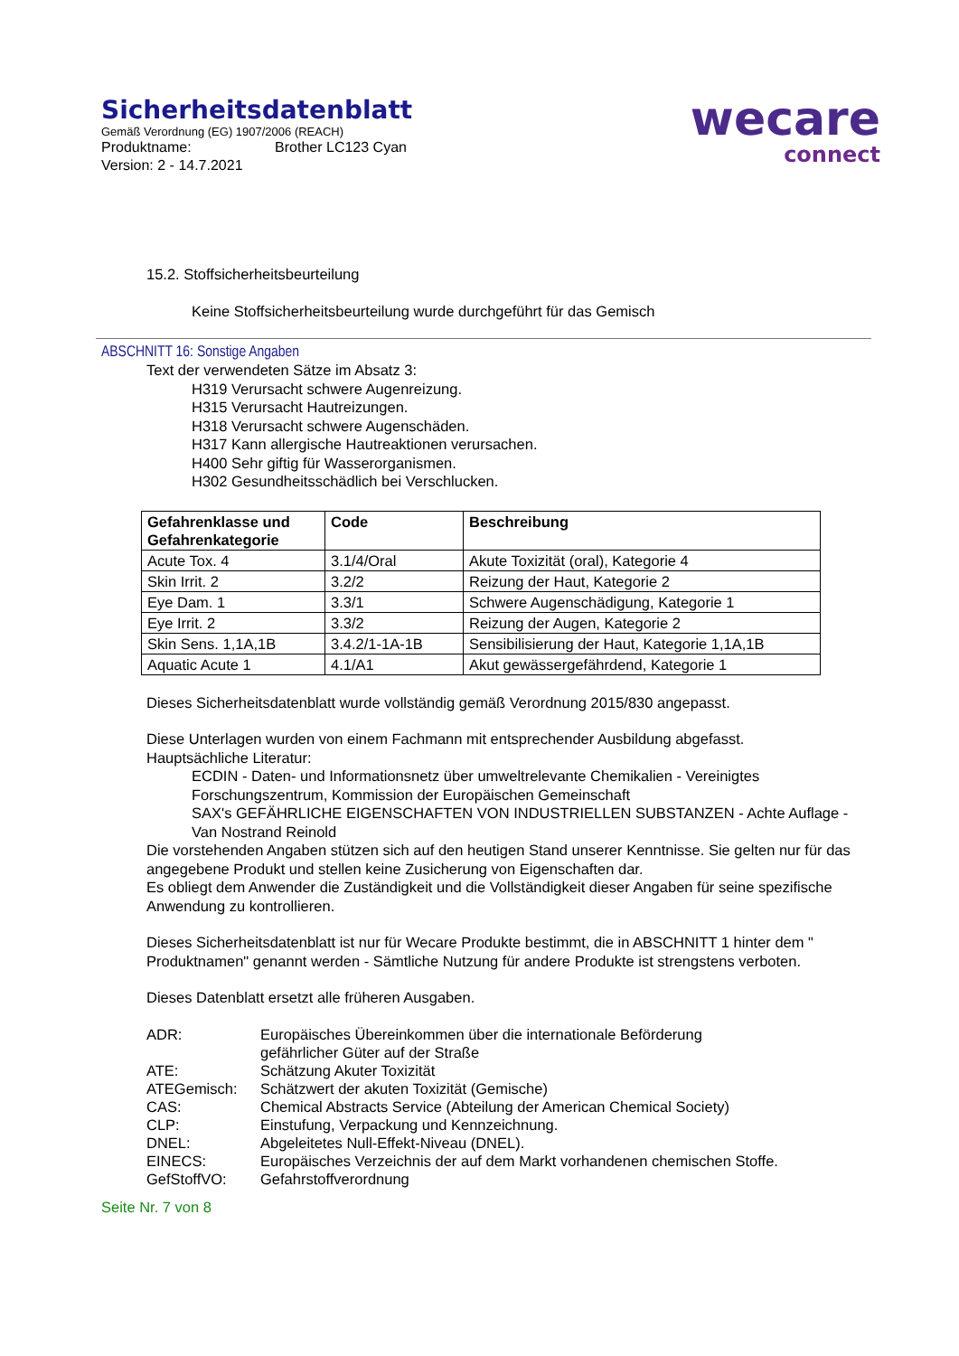wecare
connect
Sicherheitsdatenblatt
Gemäß Verordnung (EG) 1907/2006 (REACH)
Produktname: Brother LC123 Cyan
Version: 2 - 14.7.2021
15.2. Stoffsicherheitsbeurteilung
Keine Stoffsicherheitsbeurteilung wurde durchgeführt für das Gemisch
ABSCHNITT 16: Sonstige Angaben
Text der verwendeten Sätze im Absatz 3:
H319 Verursacht schwere Augenreizung.
H315 Verursacht Hautreizungen.
H318 Verursacht schwere Augenschäden.
H317 Kann allergische Hautreaktionen verursachen.
H400 Sehr giftig für Wasserorganismen.
H302 Gesundheitsschädlich bei Verschlucken.
| Gefahrenklasse und Gefahrenkategorie | Code | Beschreibung |
| --- | --- | --- |
| Acute Tox. 4 | 3.1/4/Oral | Akute Toxizität (oral), Kategorie 4 |
| Skin Irrit. 2 | 3.2/2 | Reizung der Haut, Kategorie 2 |
| Eye Dam. 1 | 3.3/1 | Schwere Augenschädigung, Kategorie 1 |
| Eye Irrit. 2 | 3.3/2 | Reizung der Augen, Kategorie 2 |
| Skin Sens. 1,1A,1B | 3.4.2/1-1A-1B | Sensibilisierung der Haut, Kategorie 1,1A,1B |
| Aquatic Acute 1 | 4.1/A1 | Akut gewässergefährdend, Kategorie 1 |
Dieses Sicherheitsdatenblatt wurde vollständig gemäß Verordnung 2015/830 angepasst.
Diese Unterlagen wurden von einem Fachmann mit entsprechender Ausbildung abgefasst.
Hauptsächliche Literatur:
ECDIN - Daten- und Informationsnetz über umweltrelevante Chemikalien - Vereinigtes Forschungszentrum, Kommission der Europäischen Gemeinschaft
SAX's GEFÄHRLICHE EIGENSCHAFTEN VON INDUSTRIELLEN SUBSTANZEN - Achte Auflage - Van Nostrand Reinold
Die vorstehenden Angaben stützen sich auf den heutigen Stand unserer Kenntnisse. Sie gelten nur für das angegebene Produkt und stellen keine Zusicherung von Eigenschaften dar.
Es obliegt dem Anwender die Zuständigkeit und die Vollständigkeit dieser Angaben für seine spezifische Anwendung zu kontrollieren.
Dieses Sicherheitsdatenblatt ist nur für Wecare Produkte bestimmt, die in ABSCHNITT 1 hinter dem " Produktnamen" genannt werden - Sämtliche Nutzung für andere Produkte ist strengstens verboten.
Dieses Datenblatt ersetzt alle früheren Ausgaben.
| ADR: | Europäisches Übereinkommen über die internationale Beförderung gefährlicher Güter auf der Straße |
| ATE: | Schätzung Akuter Toxizität |
| ATEGemisch: | Schätzwert der akuten Toxizität (Gemische) |
| CAS: | Chemical Abstracts Service (Abteilung der American Chemical Society) |
| CLP: | Einstufung, Verpackung und Kennzeichnung. |
| DNEL: | Abgeleitetes Null-Effekt-Niveau (DNEL). |
| EINECS: | Europäisches Verzeichnis der auf dem Markt vorhandenen chemischen Stoffe. |
| GefStoffVO: | Gefahrstoffverordnung |
Seite Nr. 7 von 8